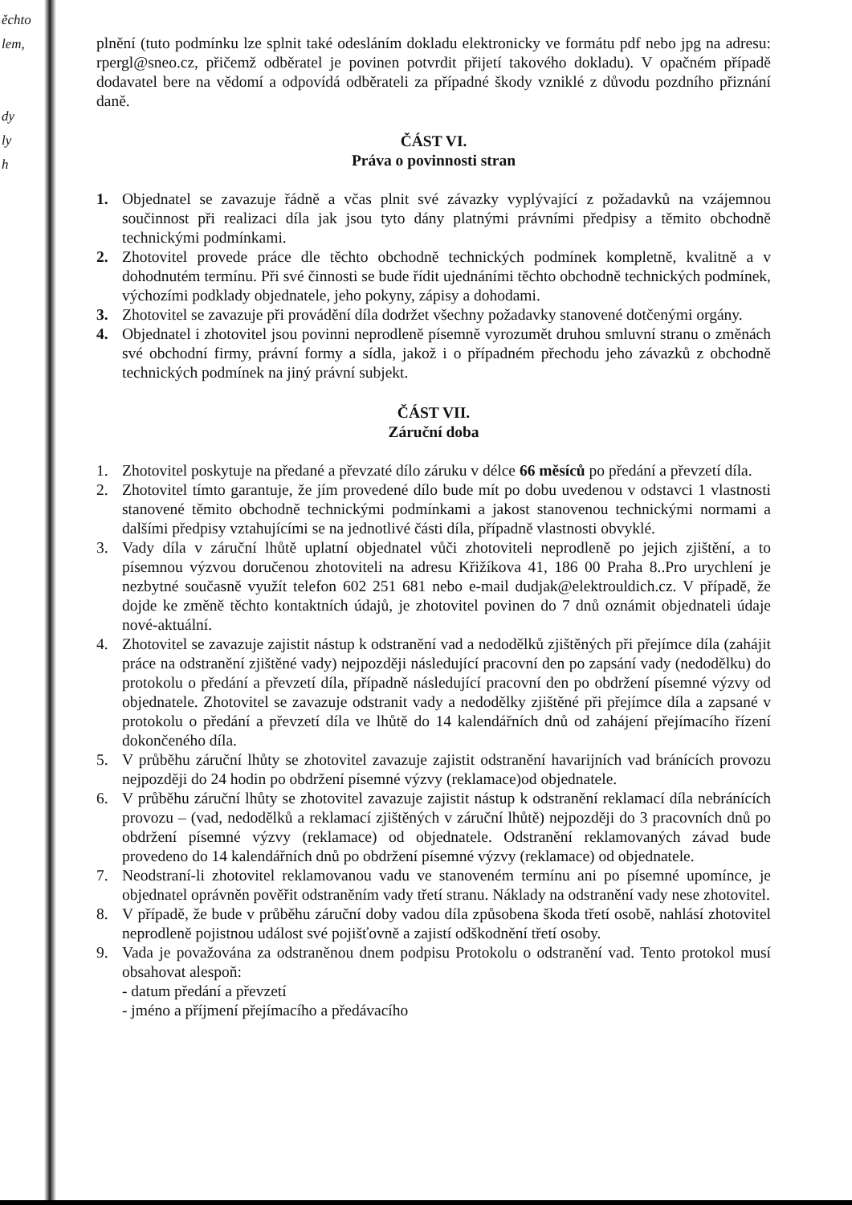ěchto
lem,
dy
ly
h
plnění (tuto podmínku lze splnit také odesláním dokladu elektronicky ve formátu pdf nebo jpg na adresu: rpergl@sneo.cz, přičemž odběratel je povinen potvrdit přijetí takového dokladu). V opačném případě dodavatel bere na vědomí a odpovídá odběrateli za případné škody vzniklé z důvodu pozdního přiznání daně.
ČÁST VI.
Práva o povinnosti stran
1. Objednatel se zavazuje řádně a včas plnit své závazky vyplývající z požadavků na vzájemnou součinnost při realizaci díla jak jsou tyto dány platnými právními předpisy a těmito obchodně technickými podmínkami.
2. Zhotovitel provede práce dle těchto obchodně technických podmínek kompletně, kvalitně a v dohodnutém termínu. Při své činnosti se bude řídit ujednáními těchto obchodně technických podmínek, výchozími podklady objednatele, jeho pokyny, zápisy a dohodami.
3. Zhotovitel se zavazuje při provádění díla dodržet všechny požadavky stanovené dotčenými orgány.
4. Objednatel i zhotovitel jsou povinni neprodleně písemně vyrozumět druhou smluvní stranu o změnách své obchodní firmy, právní formy a sídla, jakož i o případném přechodu jeho závazků z obchodně technických podmínek na jiný právní subjekt.
ČÁST VII.
Záruční doba
1. Zhotovitel poskytuje na předané a převzaté dílo záruku v délce 66 měsíců po předání a převzetí díla.
2. Zhotovitel tímto garantuje, že jím provedené dílo bude mít po dobu uvedenou v odstavci 1 vlastnosti stanovené těmito obchodně technickými podmínkami a jakost stanovenou technickými normami a dalšími předpisy vztahujícími se na jednotlivé části díla, případně vlastnosti obvyklé.
3. Vady díla v záruční lhůtě uplatní objednatel vůči zhotoviteli neprodleně po jejich zjištění, a to písemnou výzvou doručenou zhotoviteli na adresu Křižíkova 41, 186 00 Praha 8..Pro urychlení je nezbytné současně využít telefon 602 251 681 nebo e-mail dudjak@elektrouldich.cz. V případě, že dojde ke změně těchto kontaktních údajů, je zhotovitel povinen do 7 dnů oznámit objednateli údaje nové-aktuální.
4. Zhotovitel se zavazuje zajistit nástup k odstranění vad a nedodělků zjištěných při přejímce díla (zahájit práce na odstranění zjištěné vady) nejpozději následující pracovní den po zapsání vady (nedodělku) do protokolu o předání a převzetí díla, případně následující pracovní den po obdržení písemné výzvy od objednatele. Zhotovitel se zavazuje odstranit vady a nedodělky zjištěné při přejímce díla a zapsané v protokolu o předání a převzetí díla ve lhůtě do 14 kalendářních dnů od zahájení přejímacího řízení dokončeného díla.
5. V průběhu záruční lhůty se zhotovitel zavazuje zajistit odstranění havarijních vad bránících provozu nejpozději do 24 hodin po obdržení písemné výzvy (reklamace)od objednatele.
6. V průběhu záruční lhůty se zhotovitel zavazuje zajistit nástup k odstranění reklamací díla nebránících provozu – (vad, nedodělků a reklamací zjištěných v záruční lhůtě) nejpozději do 3 pracovních dnů po obdržení písemné výzvy (reklamace) od objednatele. Odstranění reklamovaných závad bude provedeno do 14 kalendářních dnů po obdržení písemné výzvy (reklamace) od objednatele.
7. Neodstraní-li zhotovitel reklamovanou vadu ve stanoveném termínu ani po písemné upomínce, je objednatel oprávněn pověřit odstraněním vady třetí stranu. Náklady na odstranění vady nese zhotovitel.
8. V případě, že bude v průběhu záruční doby vadou díla způsobena škoda třetí osobě, nahlásí zhotovitel neprodleně pojistnou událost své pojišťovně a zajistí odškodnění třetí osoby.
9. Vada je považována za odstraněnou dnem podpisu Protokolu o odstranění vad. Tento protokol musí obsahovat alespoň:
- datum předání a převzetí
- jméno a příjmení přejímacího a předávacího